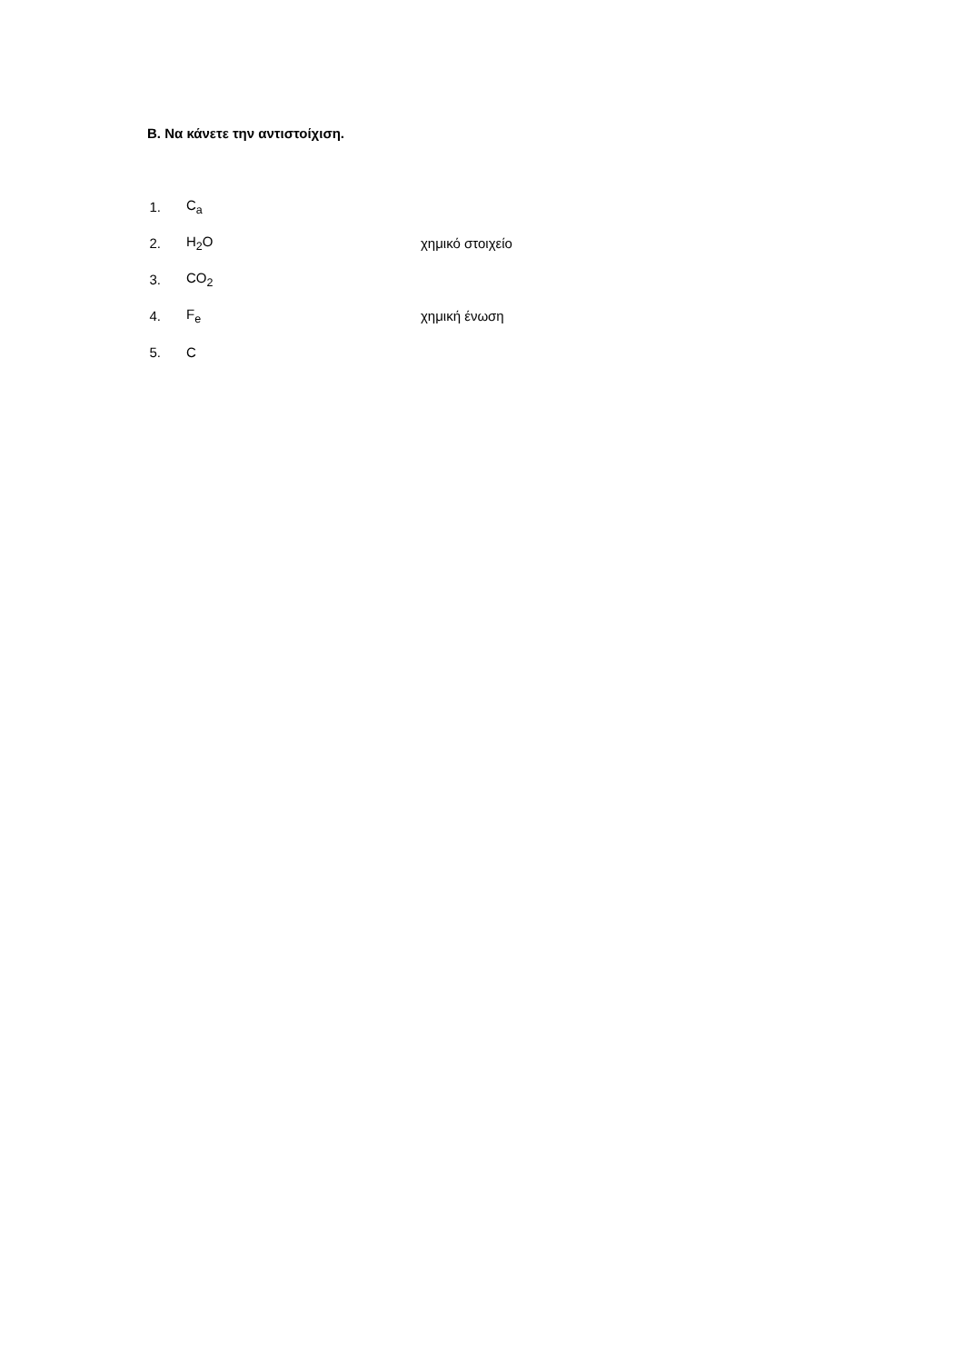Β. Να κάνετε την αντιστοίχιση.
1. C<sub>a</sub>
2. H<sub>2</sub>O χημικό στοιχείο
3. CO<sub>2</sub>
4. F<sub>e</sub> χημική ένωση
5. C